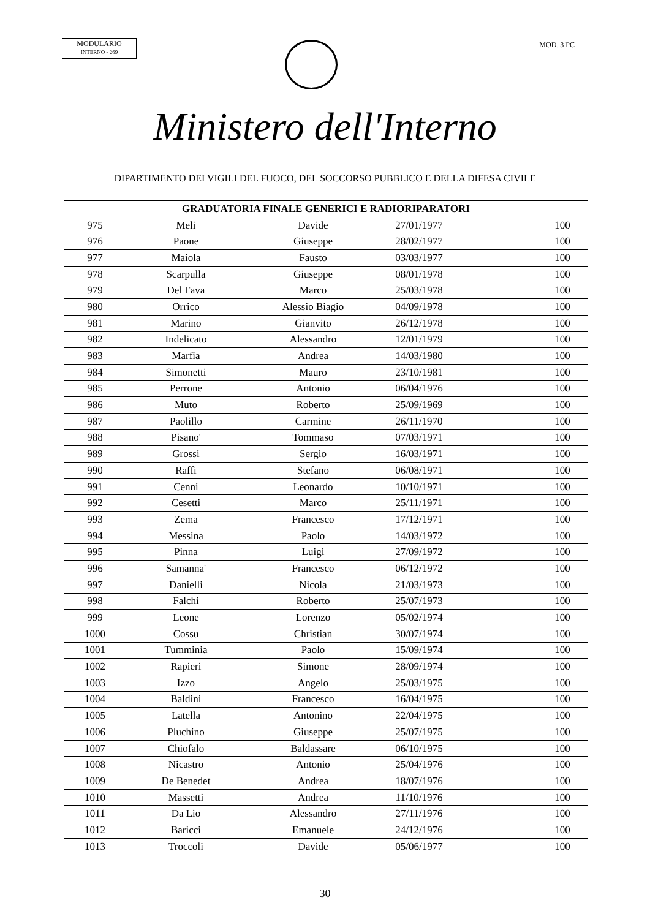MODULARIO
INTERNO - 269
MOD. 3 PC
Ministero dell'Interno
DIPARTIMENTO DEI VIGILI DEL FUOCO, DEL SOCCORSO PUBBLICO E DELLA DIFESA CIVILE
| GRADUATORIA FINALE GENERICI E RADIORIPARATORI | | | | | |
| --- | --- | --- | --- | --- | --- |
| 975 | Meli | Davide | 27/01/1977 | | 100 |
| 976 | Paone | Giuseppe | 28/02/1977 | | 100 |
| 977 | Maiola | Fausto | 03/03/1977 | | 100 |
| 978 | Scarpulla | Giuseppe | 08/01/1978 | | 100 |
| 979 | Del Fava | Marco | 25/03/1978 | | 100 |
| 980 | Orrico | Alessio Biagio | 04/09/1978 | | 100 |
| 981 | Marino | Gianvito | 26/12/1978 | | 100 |
| 982 | Indelicato | Alessandro | 12/01/1979 | | 100 |
| 983 | Marfia | Andrea | 14/03/1980 | | 100 |
| 984 | Simonetti | Mauro | 23/10/1981 | | 100 |
| 985 | Perrone | Antonio | 06/04/1976 | | 100 |
| 986 | Muto | Roberto | 25/09/1969 | | 100 |
| 987 | Paolillo | Carmine | 26/11/1970 | | 100 |
| 988 | Pisano' | Tommaso | 07/03/1971 | | 100 |
| 989 | Grossi | Sergio | 16/03/1971 | | 100 |
| 990 | Raffi | Stefano | 06/08/1971 | | 100 |
| 991 | Cenni | Leonardo | 10/10/1971 | | 100 |
| 992 | Cesetti | Marco | 25/11/1971 | | 100 |
| 993 | Zema | Francesco | 17/12/1971 | | 100 |
| 994 | Messina | Paolo | 14/03/1972 | | 100 |
| 995 | Pinna | Luigi | 27/09/1972 | | 100 |
| 996 | Samanna' | Francesco | 06/12/1972 | | 100 |
| 997 | Danielli | Nicola | 21/03/1973 | | 100 |
| 998 | Falchi | Roberto | 25/07/1973 | | 100 |
| 999 | Leone | Lorenzo | 05/02/1974 | | 100 |
| 1000 | Cossu | Christian | 30/07/1974 | | 100 |
| 1001 | Tumminia | Paolo | 15/09/1974 | | 100 |
| 1002 | Rapieri | Simone | 28/09/1974 | | 100 |
| 1003 | Izzo | Angelo | 25/03/1975 | | 100 |
| 1004 | Baldini | Francesco | 16/04/1975 | | 100 |
| 1005 | Latella | Antonino | 22/04/1975 | | 100 |
| 1006 | Pluchino | Giuseppe | 25/07/1975 | | 100 |
| 1007 | Chiofalo | Baldassare | 06/10/1975 | | 100 |
| 1008 | Nicastro | Antonio | 25/04/1976 | | 100 |
| 1009 | De Benedet | Andrea | 18/07/1976 | | 100 |
| 1010 | Massetti | Andrea | 11/10/1976 | | 100 |
| 1011 | Da Lio | Alessandro | 27/11/1976 | | 100 |
| 1012 | Baricci | Emanuele | 24/12/1976 | | 100 |
| 1013 | Troccoli | Davide | 05/06/1977 | | 100 |
30